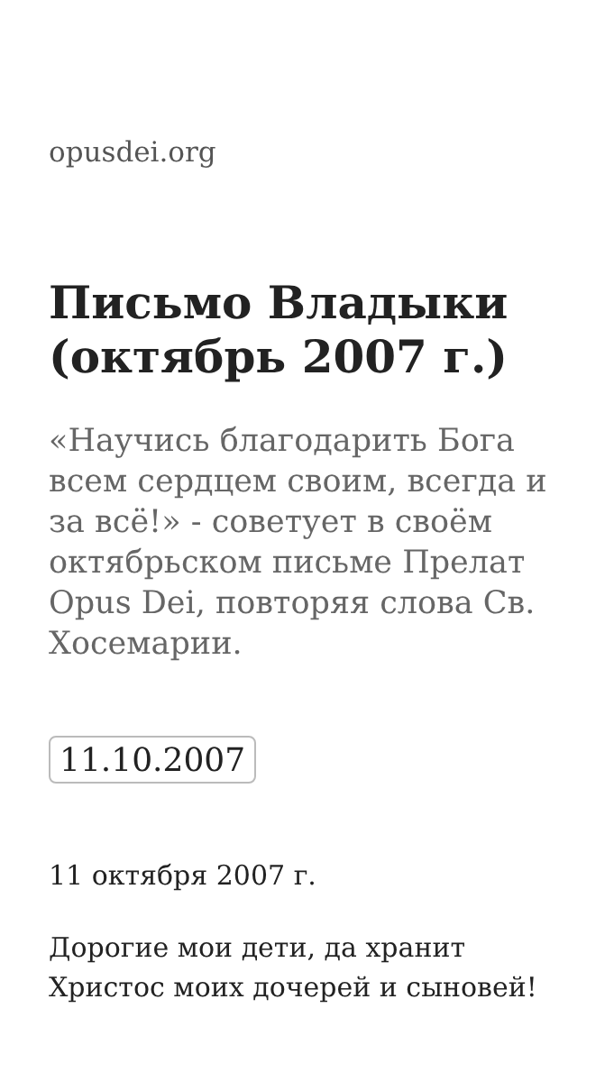opusdei.org
Письмо Владыки (октябрь 2007 г.)
«Научись благодарить Бога всем сердцем своим, всегда и за всё!» - советует в своём октябрьском письме Прелат Opus Dei, повторяя слова Св. Хосемарии.
11.10.2007
11 октября 2007 г.
Дорогие мои дети, да хранит Христос моих дочерей и сыновей!